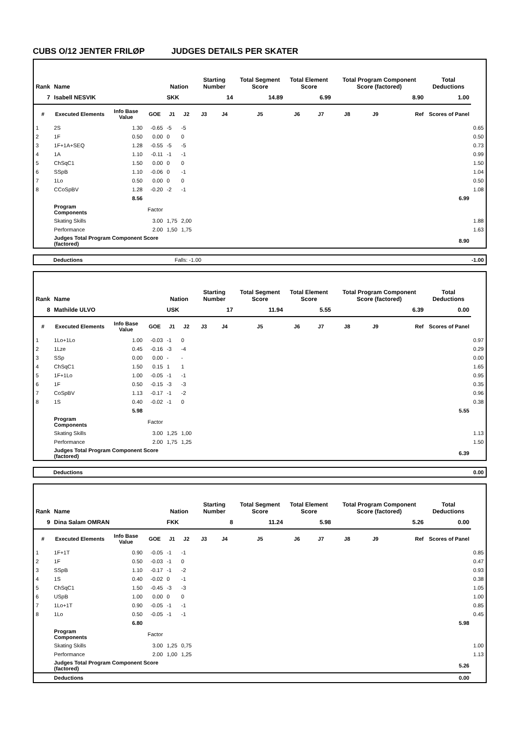CUBS O/12 JENTER FRILØP JUDGES DETAILS PER SKATER
| Rank | Name | | | Nation | | Starting Number | | Total Segment Score | Total Element Score | | Total Program Component Score (factored) | | | Total Deductions | |
| --- | --- | --- | --- | --- | --- | --- | --- | --- | --- | --- | --- | --- | --- | --- | --- |
| 7 | Isabell NESVIK | | | SKK | | 14 | | 14.89 | 6.99 | | 8.90 | | | 1.00 | |
| # | Executed Elements | Info Base Value | GOE | J1 | J2 | J3 | J4 | J5 | J6 | J7 | J8 | J9 | Ref | Scores of Panel | |
| 1 | 2S | 1.30 | -0.65 | -5 | -5 | | | | | | | | | | 0.65 |
| 2 | 1F | 0.50 | 0.00 | 0 | 0 | | | | | | | | | | 0.50 |
| 3 | 1F+1A+SEQ | 1.28 | -0.55 | -5 | -5 | | | | | | | | | | 0.73 |
| 4 | 1A | 1.10 | -0.11 | -1 | -1 | | | | | | | | | | 0.99 |
| 5 | ChSqC1 | 1.50 | 0.00 | 0 | 0 | | | | | | | | | | 1.50 |
| 6 | SSpB | 1.10 | -0.06 | 0 | -1 | | | | | | | | | | 1.04 |
| 7 | 1Lo | 0.50 | 0.00 | 0 | 0 | | | | | | | | | | 0.50 |
| 8 | CCoSpBV | 1.28 | -0.20 | -2 | -1 | | | | | | | | | | 1.08 |
| | | 8.56 | | | | | | | | | | | | 6.99 | |
| | Program Components | | Factor | | | | | | | | | | | | |
| | Skating Skills | | 3.00 | 1,75 | 2,00 | | | | | | | | | | 1.88 |
| | Performance | | 2.00 | 1,50 | 1,75 | | | | | | | | | | 1.63 |
| | Judges Total Program Component Score (factored) | | | | | | | | | | | | | 8.90 | |
| Deductions | Falls: -1.00 | | -1.00 |
| Rank | Name | | | Nation | | Starting Number | | Total Segment Score | Total Element Score | | Total Program Component Score (factored) | | | Total Deductions | |
| --- | --- | --- | --- | --- | --- | --- | --- | --- | --- | --- | --- | --- | --- | --- | --- |
| 8 | Mathilde ULVO | | | USK | | 17 | | 11.94 | 5.55 | | 6.39 | | | 0.00 | |
| # | Executed Elements | Info Base Value | GOE | J1 | J2 | J3 | J4 | J5 | J6 | J7 | J8 | J9 | Ref | Scores of Panel | |
| 1 | 1Lo+1Lo | 1.00 | -0.03 | -1 | 0 | | | | | | | | | | 0.97 |
| 2 | 1Lze | 0.45 | -0.16 | -3 | -4 | | | | | | | | | | 0.29 |
| 3 | SSp | 0.00 | 0.00 | - | - | | | | | | | | | | 0.00 |
| 4 | ChSqC1 | 1.50 | 0.15 | 1 | 1 | | | | | | | | | | 1.65 |
| 5 | 1F+1Lo | 1.00 | -0.05 | -1 | -1 | | | | | | | | | | 0.95 |
| 6 | 1F | 0.50 | -0.15 | -3 | -3 | | | | | | | | | | 0.35 |
| 7 | CoSpBV | 1.13 | -0.17 | -1 | -2 | | | | | | | | | | 0.96 |
| 8 | 1S | 0.40 | -0.02 | -1 | 0 | | | | | | | | | | 0.38 |
| | | 5.98 | | | | | | | | | | | | 5.55 | |
| | Program Components | | Factor | | | | | | | | | | | | |
| | Skating Skills | | 3.00 | 1,25 | 1,00 | | | | | | | | | | 1.13 |
| | Performance | | 2.00 | 1,75 | 1,25 | | | | | | | | | | 1.50 |
| | Judges Total Program Component Score (factored) | | | | | | | | | | | | | 6.39 | |
| Deductions | 0.00 |
| Rank | Name | | | Nation | | Starting Number | | Total Segment Score | Total Element Score | | Total Program Component Score (factored) | | | Total Deductions | |
| --- | --- | --- | --- | --- | --- | --- | --- | --- | --- | --- | --- | --- | --- | --- | --- |
| 9 | Dina Salam OMRAN | | | FKK | | 8 | | 11.24 | 5.98 | | 5.26 | | | 0.00 | |
| # | Executed Elements | Info Base Value | GOE | J1 | J2 | J3 | J4 | J5 | J6 | J7 | J8 | J9 | Ref | Scores of Panel | |
| 1 | 1F+1T | 0.90 | -0.05 | -1 | -1 | | | | | | | | | | 0.85 |
| 2 | 1F | 0.50 | -0.03 | -1 | 0 | | | | | | | | | | 0.47 |
| 3 | SSpB | 1.10 | -0.17 | -1 | -2 | | | | | | | | | | 0.93 |
| 4 | 1S | 0.40 | -0.02 | 0 | -1 | | | | | | | | | | 0.38 |
| 5 | ChSqC1 | 1.50 | -0.45 | -3 | -3 | | | | | | | | | | 1.05 |
| 6 | USpB | 1.00 | 0.00 | 0 | 0 | | | | | | | | | | 1.00 |
| 7 | 1Lo+1T | 0.90 | -0.05 | -1 | -1 | | | | | | | | | | 0.85 |
| 8 | 1Lo | 0.50 | -0.05 | -1 | -1 | | | | | | | | | | 0.45 |
| | | 6.80 | | | | | | | | | | | | 5.98 | |
| | Program Components | | Factor | | | | | | | | | | | | |
| | Skating Skills | | 3.00 | 1,25 | 0,75 | | | | | | | | | | 1.00 |
| | Performance | | 2.00 | 1,00 | 1,25 | | | | | | | | | | 1.13 |
| | Judges Total Program Component Score (factored) | | | | | | | | | | | | | 5.26 | |
| | Deductions | | | | | | | | | | | | | 0.00 | |